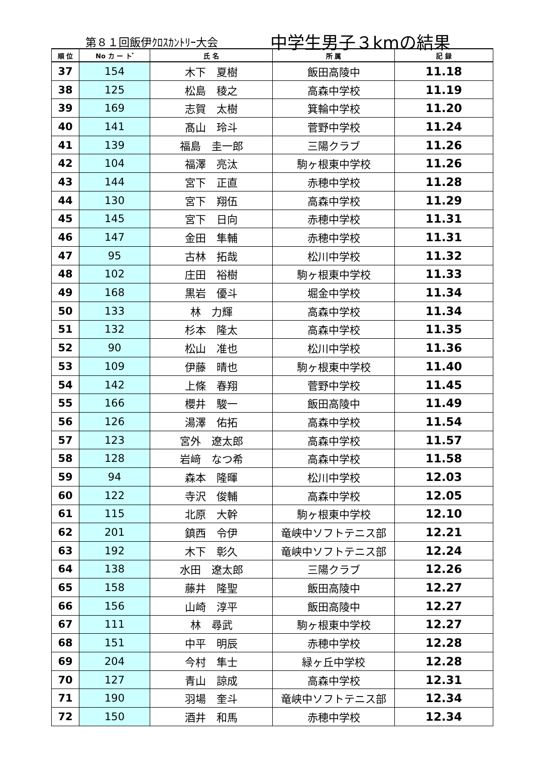第８１回飯伊ｸﾛｽｶﾝﾄﾘｰ大会 中学生男子３kmの結果
| 順 位 | No カ ー ト ゙ | 氏 名 | 所 属 | 記 録 |
| --- | --- | --- | --- | --- |
| 37 | 154 | 木下 夏樹 | 飯田高陵中 | 11.18 |
| 38 | 125 | 松島 稜之 | 高森中学校 | 11.19 |
| 39 | 169 | 志賀 太樹 | 箕輪中学校 | 11.20 |
| 40 | 141 | 髙山 玲斗 | 菅野中学校 | 11.24 |
| 41 | 139 | 福島 圭一郎 | 三陽クラブ | 11.26 |
| 42 | 104 | 福澤 亮汰 | 駒ヶ根東中学校 | 11.26 |
| 43 | 144 | 宮下 正直 | 赤穂中学校 | 11.28 |
| 44 | 130 | 宮下 翔伍 | 高森中学校 | 11.29 |
| 45 | 145 | 宮下 日向 | 赤穂中学校 | 11.31 |
| 46 | 147 | 金田 隼輔 | 赤穂中学校 | 11.31 |
| 47 | 95 | 古林 拓哉 | 松川中学校 | 11.32 |
| 48 | 102 | 庄田 裕樹 | 駒ヶ根東中学校 | 11.33 |
| 49 | 168 | 黒岩 優斗 | 堀金中学校 | 11.34 |
| 50 | 133 | 林 力輝 | 高森中学校 | 11.34 |
| 51 | 132 | 杉本 隆太 | 高森中学校 | 11.35 |
| 52 | 90 | 松山 准也 | 松川中学校 | 11.36 |
| 53 | 109 | 伊藤 晴也 | 駒ヶ根東中学校 | 11.40 |
| 54 | 142 | 上條 春翔 | 菅野中学校 | 11.45 |
| 55 | 166 | 櫻井 駿一 | 飯田高陵中 | 11.49 |
| 56 | 126 | 湯澤 佑拓 | 高森中学校 | 11.54 |
| 57 | 123 | 宮外 遼太郎 | 高森中学校 | 11.57 |
| 58 | 128 | 岩﨑 なつ希 | 高森中学校 | 11.58 |
| 59 | 94 | 森本 隆暉 | 松川中学校 | 12.03 |
| 60 | 122 | 寺沢 俊輔 | 高森中学校 | 12.05 |
| 61 | 115 | 北原 大幹 | 駒ヶ根東中学校 | 12.10 |
| 62 | 201 | 鎮西 令伊 | 竜峡中ソフトテニス部 | 12.21 |
| 63 | 192 | 木下 彰久 | 竜峡中ソフトテニス部 | 12.24 |
| 64 | 138 | 水田 遼太郎 | 三陽クラブ | 12.26 |
| 65 | 158 | 藤井 隆聖 | 飯田高陵中 | 12.27 |
| 66 | 156 | 山崎 淳平 | 飯田高陵中 | 12.27 |
| 67 | 111 | 林 尋武 | 駒ヶ根東中学校 | 12.27 |
| 68 | 151 | 中平 明辰 | 赤穂中学校 | 12.28 |
| 69 | 204 | 今村 隼士 | 緑ヶ丘中学校 | 12.28 |
| 70 | 127 | 青山 諒成 | 高森中学校 | 12.31 |
| 71 | 190 | 羽場 奎斗 | 竜峡中ソフトテニス部 | 12.34 |
| 72 | 150 | 酒井 和馬 | 赤穂中学校 | 12.34 |